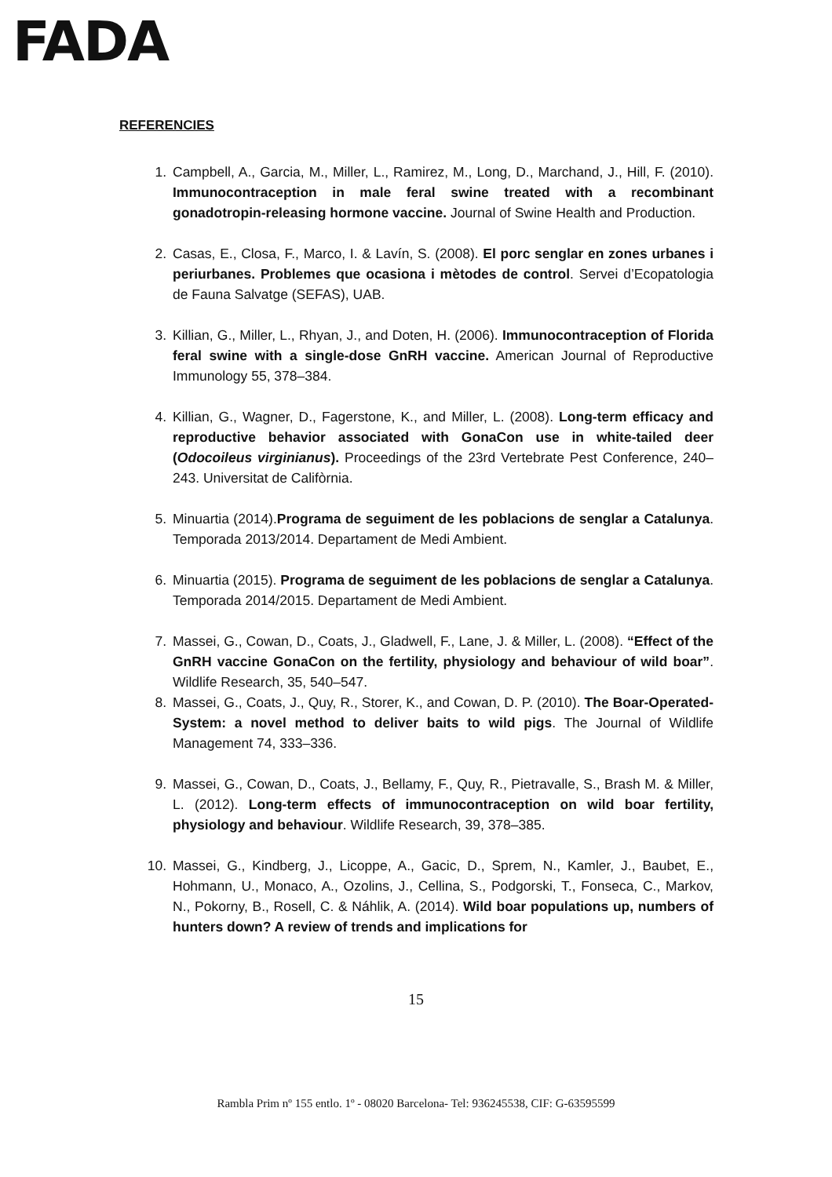FADA
REFERENCIES
1. Campbell, A., Garcia, M., Miller, L., Ramirez, M., Long, D., Marchand, J., Hill, F. (2010). Immunocontraception in male feral swine treated with a recombinant gonadotropin-releasing hormone vaccine. Journal of Swine Health and Production.
2. Casas, E., Closa, F., Marco, I. & Lavín, S. (2008). El porc senglar en zones urbanes i periurbanes. Problemes que ocasiona i mètodes de control. Servei d’Ecopatologia de Fauna Salvatge (SEFAS), UAB.
3. Killian, G., Miller, L., Rhyan, J., and Doten, H. (2006). Immunocontraception of Florida feral swine with a single-dose GnRH vaccine. American Journal of Reproductive Immunology 55, 378–384.
4. Killian, G., Wagner, D., Fagerstone, K., and Miller, L. (2008). Long-term efficacy and reproductive behavior associated with GonaCon use in white-tailed deer (Odocoileus virginianus). Proceedings of the 23rd Vertebrate Pest Conference, 240–243. Universitat de Califòrnia.
5. Minuartia (2014).Programa de seguiment de les poblacions de senglar a Catalunya. Temporada 2013/2014. Departament de Medi Ambient.
6. Minuartia (2015). Programa de seguiment de les poblacions de senglar a Catalunya. Temporada 2014/2015. Departament de Medi Ambient.
7. Massei, G., Cowan, D., Coats, J., Gladwell, F., Lane, J. & Miller, L. (2008). “Effect of the GnRH vaccine GonaCon on the fertility, physiology and behaviour of wild boar”. Wildlife Research, 35, 540–547.
8. Massei, G., Coats, J., Quy, R., Storer, K., and Cowan, D. P. (2010). The Boar-Operated-System: a novel method to deliver baits to wild pigs. The Journal of Wildlife Management 74, 333–336.
9. Massei, G., Cowan, D., Coats, J., Bellamy, F., Quy, R., Pietravalle, S., Brash M. & Miller, L. (2012). Long-term effects of immunocontraception on wild boar fertility, physiology and behaviour. Wildlife Research, 39, 378–385.
10. Massei, G., Kindberg, J., Licoppe, A., Gacic, D., Sprem, N., Kamler, J., Baubet, E., Hohmann, U., Monaco, A., Ozolins, J., Cellina, S., Podgorski, T., Fonseca, C., Markov, N., Pokorny, B., Rosell, C. & Náhlik, A. (2014). Wild boar populations up, numbers of hunters down? A review of trends and implications for
15
Rambla Prim nº 155 entlo. 1º - 08020 Barcelona- Tel: 936245538, CIF: G-63595599